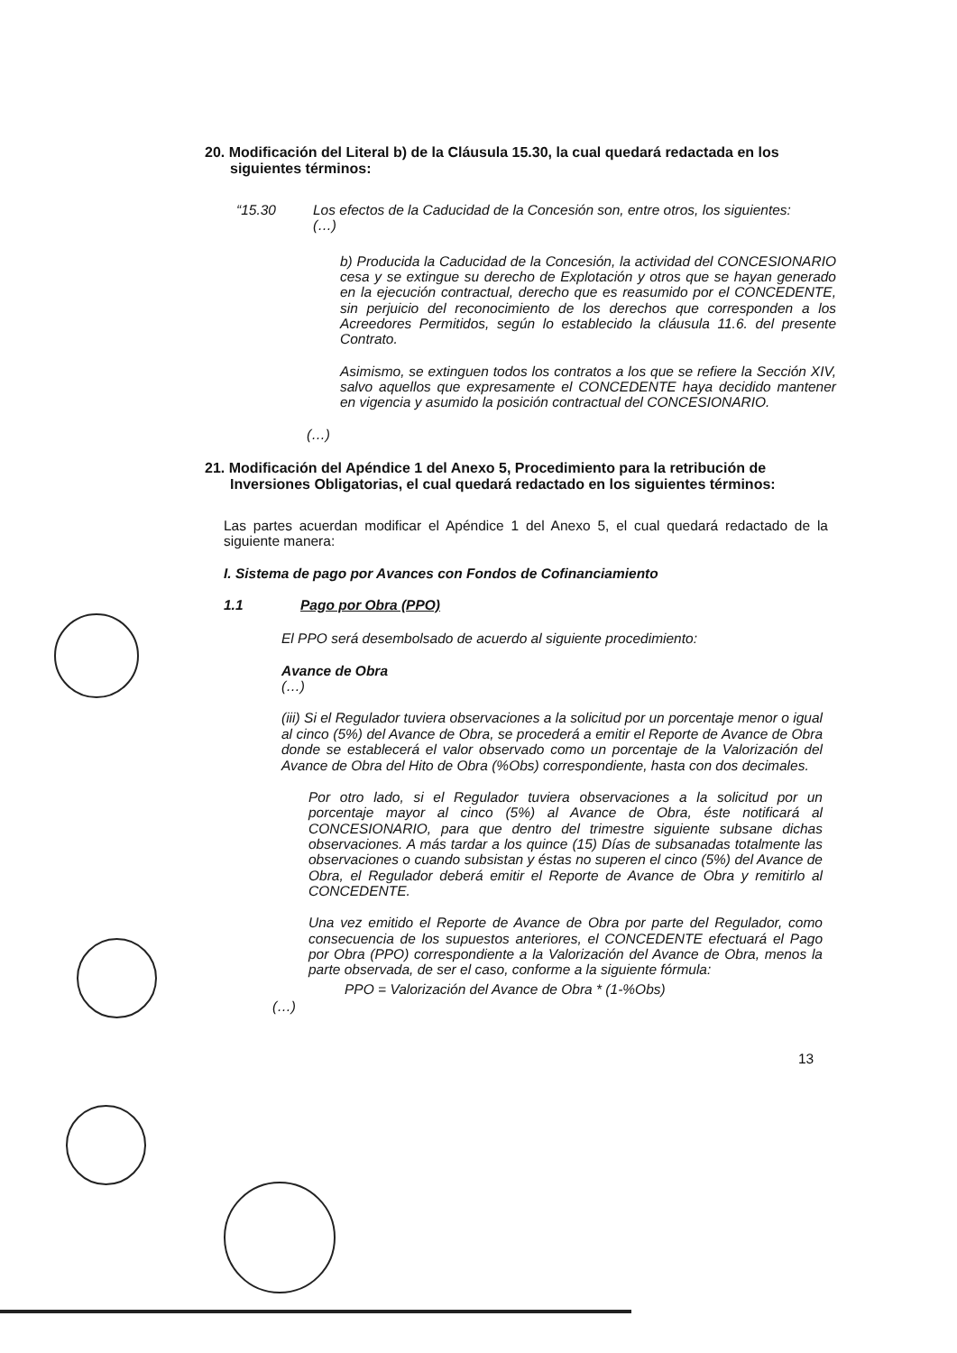20. Modificación del Literal b) de la Cláusula 15.30, la cual quedará redactada en los siguientes términos:
“15.30 Los efectos de la Caducidad de la Concesión son, entre otros, los siguientes:
(…)
b) Producida la Caducidad de la Concesión, la actividad del CONCESIONARIO cesa y se extingue su derecho de Explotación y otros que se hayan generado en la ejecución contractual, derecho que es reasumido por el CONCEDENTE, sin perjuicio del reconocimiento de los derechos que corresponden a los Acreedores Permitidos, según lo establecido la cláusula 11.6. del presente Contrato.
Asimismo, se extinguen todos los contratos a los que se refiere la Sección XIV, salvo aquellos que expresamente el CONCEDENTE haya decidido mantener en vigencia y asumido la posición contractual del CONCESIONARIO.
(…)
21. Modificación del Apéndice 1 del Anexo 5, Procedimiento para la retribución de Inversiones Obligatorias, el cual quedará redactado en los siguientes términos:
Las partes acuerdan modificar el Apéndice 1 del Anexo 5, el cual quedará redactado de la siguiente manera:
I. Sistema de pago por Avances con Fondos de Cofinanciamiento
1.1 Pago por Obra (PPO)
El PPO será desembolsado de acuerdo al siguiente procedimiento:
Avance de Obra
(…)
(iii) Si el Regulador tuviera observaciones a la solicitud por un porcentaje menor o igual al cinco (5%) del Avance de Obra, se procederá a emitir el Reporte de Avance de Obra donde se establecerá el valor observado como un porcentaje de la Valorización del Avance de Obra del Hito de Obra (%Obs) correspondiente, hasta con dos decimales.
Por otro lado, si el Regulador tuviera observaciones a la solicitud por un porcentaje mayor al cinco (5%) al Avance de Obra, éste notificará al CONCESIONARIO, para que dentro del trimestre siguiente subsane dichas observaciones. A más tardar a los quince (15) Días de subsanadas totalmente las observaciones o cuando subsistan y éstas no superen el cinco (5%) del Avance de Obra, el Regulador deberá emitir el Reporte de Avance de Obra y remitirlo al CONCEDENTE.
Una vez emitido el Reporte de Avance de Obra por parte del Regulador, como consecuencia de los supuestos anteriores, el CONCEDENTE efectuará el Pago por Obra (PPO) correspondiente a la Valorización del Avance de Obra, menos la parte observada, de ser el caso, conforme a la siguiente fórmula:
PPO = Valorización del Avance de Obra * (1-%Obs)
(…)
13